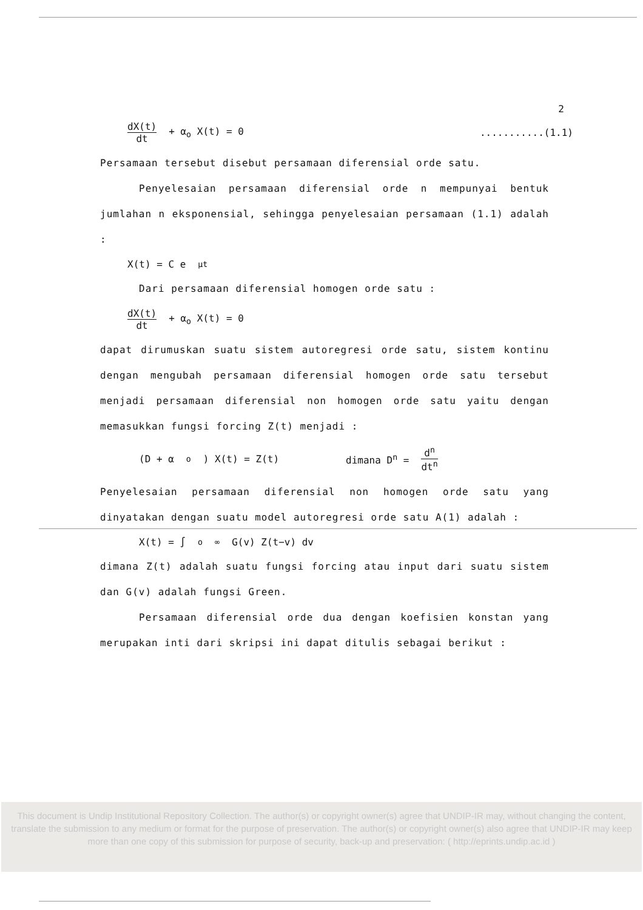2
dX(t) dt + α<sub>o</sub> X(t) = 0...........(1.1)
Persamaan tersebut disebut persamaan diferensial orde satu.
Penyelesaian persamaan diferensial orde n mempunyai bentuk jumlahan n eksponensial, sehingga penyelesaian persamaan (1.1) adalah :
X(t) = C e<sup>μt</sup>
Dari persamaan diferensial homogen orde satu :
dX(t) dt + α<sub>o</sub> X(t) = 0
dapat dirumuskan suatu sistem autoregresi orde satu, sistem kontinu dengan mengubah persamaan diferensial homogen orde satu tersebut menjadi persamaan diferensial non homogen orde satu yaitu dengan memasukkan fungsi forcing Z(t) menjadi :
(D + α<sub>o</sub>) X(t) = Z(t) dimana D<sup>n</sup> = d<sup>n</sup> dt<sup>n</sup>
Penyelesaian persamaan diferensial non homogen orde satu yang dinyatakan dengan suatu model autoregresi orde satu A(1) adalah :
X(t) = ∫<sub>o</sub><sup>∞</sup> G(v) Z(t−v) dv
dimana Z(t) adalah suatu fungsi forcing atau input dari suatu sistem dan G(v) adalah fungsi Green.
Persamaan diferensial orde dua dengan koefisien konstan yang merupakan inti dari skripsi ini dapat ditulis sebagai berikut :
This document is Undip Institutional Repository Collection. The author(s) or copyright owner(s) agree that UNDIP-IR may, without changing the content, translate the submission to any medium or format for the purpose of preservation. The author(s) or copyright owner(s) also agree that UNDIP-IR may keep more than one copy of this submission for purpose of security, back-up and preservation: ( http://eprints.undip.ac.id )